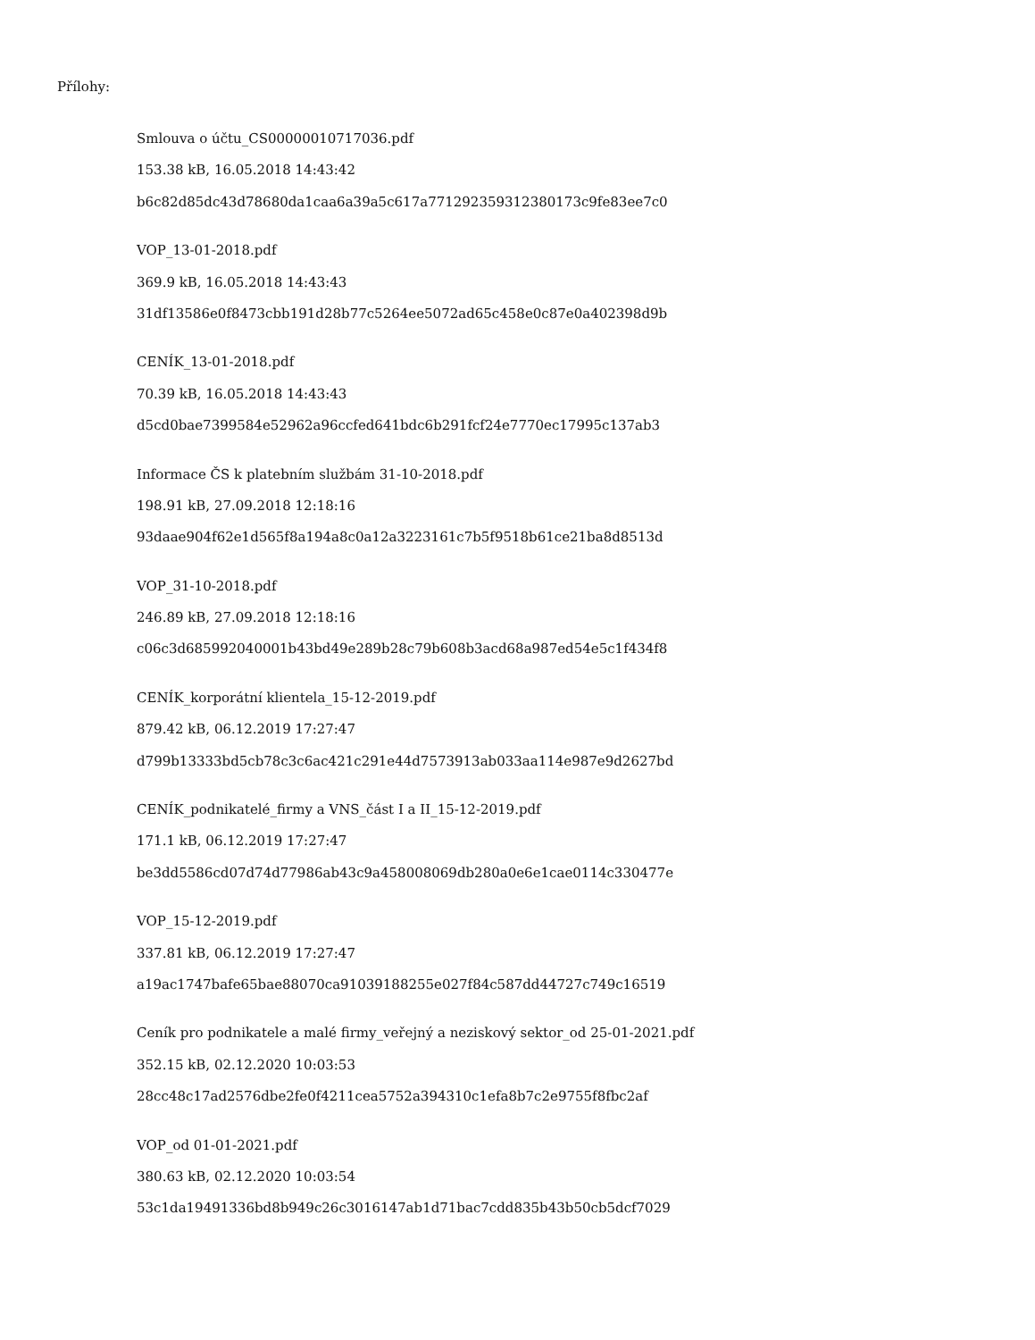Přílohy:
Smlouva o účtu_CS00000010717036.pdf
153.38 kB, 16.05.2018 14:43:42
b6c82d85dc43d78680da1caa6a39a5c617a771292359312380173c9fe83ee7c0
VOP_13-01-2018.pdf
369.9 kB, 16.05.2018 14:43:43
31df13586e0f8473cbb191d28b77c5264ee5072ad65c458e0c87e0a402398d9b
CENÍK_13-01-2018.pdf
70.39 kB, 16.05.2018 14:43:43
d5cd0bae7399584e52962a96ccfed641bdc6b291fcf24e7770ec17995c137ab3
Informace ČS k platebním službám 31-10-2018.pdf
198.91 kB, 27.09.2018 12:18:16
93daae904f62e1d565f8a194a8c0a12a3223161c7b5f9518b61ce21ba8d8513d
VOP_31-10-2018.pdf
246.89 kB, 27.09.2018 12:18:16
c06c3d685992040001b43bd49e289b28c79b608b3acd68a987ed54e5c1f434f8
CENÍK_korporátní klientela_15-12-2019.pdf
879.42 kB, 06.12.2019 17:27:47
d799b13333bd5cb78c3c6ac421c291e44d7573913ab033aa114e987e9d2627bd
CENÍK_podnikatelé_firmy a VNS_část I a II_15-12-2019.pdf
171.1 kB, 06.12.2019 17:27:47
be3dd5586cd07d74d77986ab43c9a458008069db280a0e6e1cae0114c330477e
VOP_15-12-2019.pdf
337.81 kB, 06.12.2019 17:27:47
a19ac1747bafe65bae88070ca91039188255e027f84c587dd44727c749c16519
Ceník pro podnikatele a malé firmy_veřejný a neziskový sektor_od 25-01-2021.pdf
352.15 kB, 02.12.2020 10:03:53
28cc48c17ad2576dbe2fe0f4211cea5752a394310c1efa8b7c2e9755f8fbc2af
VOP_od 01-01-2021.pdf
380.63 kB, 02.12.2020 10:03:54
53c1da19491336bd8b949c26c3016147ab1d71bac7cdd835b43b50cb5dcf7029